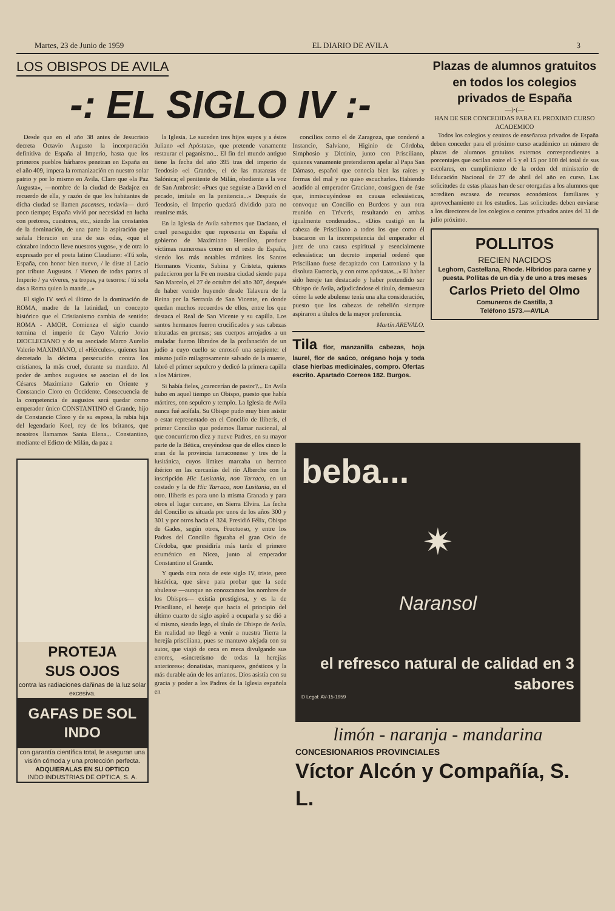Martes, 23 de Junio de 1959 EL DIARIO DE AVILA 3
LOS OBISPOS DE AVILA
-: EL SIGLO IV :-
Desde que en el año 38 antes de Jesucristo decreta Octavio Augusto la incorporación definitiva de España al Imperio, hasta que los primeros pueblos bárbaros penetran en España en el año 409, impera la romanización en nuestro solar patrio y por lo mismo en Avila. Claro que «la Paz Augusta», —nombre de la ciudad de Badajoz en recuerdo de ella, y razón de que los habitantes de dicha ciudad se llamen pacenses, todavía— duró poco tiempo; España vivió por necesidad en lucha con pretores, cuestores, etc., siendo las constantes de la dominación, de una parte la aspiración que señala Horacio en una de sus odas, «que el cántabro indocto lleve nuestros yugos», y de otra lo expresado por el poeta latino Claudiano: «Tú sola, España, con honor bien nuevo, / le diste al Lacio por tributo Augustos. / Vienen de todas partes al Imperio / ya víveres, ya tropas, ya tesoros: / tú sola das a Roma quien la mande...»
El siglo IV será el último de la dominación de ROMA, madre de la latinidad, un concepto histórico que el Cristianismo cambia de sentido: ROMA - AMOR. Comienza el siglo cuando termina el imperio de Cayo Valerio Jovio DIOCLECIANO y de su asociado Marco Aurelio Valerio MAXIMIANO, el «Hércules», quienes han decretado la décima persecución contra los cristianos, la más cruel, durante su mandato. Al poder de ambos augustos se asocian el de los Césares Maximiano Galerio en Oriente y Constancio Cloro en Occidente. Consecuencia de la competencia de augustos será quedar como emperador único CONSTANTINO el Grande, hijo de Constancio Cloro y de su esposa, la rubia hija del legendario Koel, rey de los britanos, que nosotros llamamos Santa Elena... Constantino, mediante el Edicto de Milán, da paz a
PROTEJA
SUS OJOS
contra las radiaciones dañinas de la luz solar excesiva.
GAFAS DE SOL
INDO
con garantía científica total, le aseguran una visión cómoda y una protección perfecta.
ADQUIERALAS EN SU OPTICO
INDO INDUSTRIAS DE OPTICA, S. A.
la Iglesia. Le suceden tres hijos suyos y a éstos Juliano «el Apóstata», que pretende vanamente restaurar el paganismo... El fin del mundo antiguo tiene la fecha del año 395 tras del imperio de Teodosio «el Grande», el de las matanzas de Salónica; el penitente de Milán, obediente a la voz de San Ambrosio: «Pues que seguiste a David en el pecado, imítale en la penitencia...» Después de Teodosio, el Imperio quedará dividido para no reunirse más.
En la Iglesia de Avila sabemos que Daciano, el cruel perseguidor que representa en España el gobierno de Maximiano Hercúleo, produce víctimas numerosas como en el resto de España, siendo los más notables mártires los Santos Hermanos Vicente, Sabina y Cristeta, quienes padecieron por la Fe en nuestra ciudad siendo papa San Marcelo, el 27 de octubre del año 307, después de haber venido huyendo desde Talavera de la Reina por la Serranía de San Vicente, en donde quedan muchos recuerdos de ellos, entre los que destaca el Real de San Vicente y su capilla. Los santos hermanos fueron crucificados y sus cabezas trituradas en prensas; sus cuerpos arrojados a un muladar fueron librados de la profanación de un judío a cuyo cuello se enroscó una serpiente: el mismo judío milagrosamente salvado de la muerte, labró el primer sepulcro y dedicó la primera capilla a los Mártires.
Si había fieles, ¿carecerían de pastor?... En Avila hubo en aquel tiempo un Obispo, puesto que había mártires, con sepulcro y templo. La Iglesia de Avila nunca fué acéfala. Su Obispo pudo muy bien asistir o estar representado en el Concilio de Iliberis, el primer Concilio que podemos llamar nacional, al que concurrieron diez y nueve Padres, en su mayor parte de la Bética, creyéndose que de ellos cinco lo eran de la provincia tarraconense y tres de la lusitánica, cuyos límites marcaba un berraco ibérico en las cercanías del río Alberche con la inscripción Hic Lusitania, non Tarraco, en un costado y la de Hic Tarraco, non Lusitania, en el otro. Iliberis es para uno la misma Granada y para otros el lugar cercano, en Sierra Elvira. La fecha del Concilio es situada por unos de los años 300 y 301 y por otros hacia el 324. Presidió Félix, Obispo de Gades, según otros, Fructuoso, y entre los Padres del Concilio figuraba el gran Osio de Córdoba, que presidiría más tarde el primero ecuménico en Nicea, junto al emperador Constantino el Grande.
Y queda otra nota de este siglo IV, triste, pero histórica, que sirve para probar que la sede abulense —aunque no conozcamos los nombres de los Obispos— existía prestigiosa, y es la de Prisciliano, el hereje que hacia el principio del último cuarto de siglo aspiró a ocuparla y se dió a sí mismo, siendo lego, el título de Obispo de Avila. En realidad no llegó a venir a nuestra Tierra la herejía priscilianа, pues se mantuvo alejada con su autor, que viajó de ceca en meca divulgando sus errores, «sincretismo de todas la herejías anteriores»: donatistas, maniqueos, gnósticos y la más durable aún de los arrianos. Dios asistía con su gracia y poder a los Padres de la Iglesia española en
concilios como el de Zaragoza, que condenó a Instancio, Salviano, Higinio de Córdoba, Simphosio y Dictinio, junto con Prisciliano, quienes vanamente pretendieron apelar al Papa San Dámaso, español que conocía bien las raíces y formas del mal y no quiso escucharles. Habiendo acudido al emperador Graciano, consiguen de éste que, inmiscuyéndose en causas eclesiásticas, convoque un Concilio en Burdeos y aun otra reunión en Tréveris, resultando en ambas igualmente condenados... «Dios castigó en la cabeza de Prisciliano a todos los que como él buscaron en la incompetencia del emperador el juez de una causa espiritual y esencialmente eclesiástica: un decreto imperial ordenó que Prisciliano fuese decapitado con Latroniano y la disoluta Eucrocia, y con otros apóstatas...» El haber sido hereje tan destacado y haber pretendido ser Obispo de Avila, adjudicándose el título, demuestra cómo la sede abulense tenía una alta consideración, puesto que los cabezas de rebelión siempre aspiraron a títulos de la mayor preferencia.
Martín AREVALO.
Tila flor, manzanilla cabezas, hoja laurel, flor de saúco, orégano hoja y toda clase hierbas medicinales, compro. Ofertas escrito. Apartado Correos 182. Burgos.
Plazas de alumnos gratuitos en todos los colegios privados de España
—)·(—
HAN DE SER CONCEDIDAS PARA EL PROXIMO CURSO ACADEMICO
Todos los colegios y centros de enseñanza privados de España deben conceder para el próximo curso académico un número de plazas de alumnos gratuitos externos correspondientes a porcentajes que oscilan entre el 5 y el 15 por 100 del total de sus escolares, en cumplimiento de la orden del ministerio de Educación Nacional de 27 de abril del año en curso. Las solicitudes de estas plazas han de ser otorgadas a los alumnos que acrediten escasez de recursos económicos familiares y aprovechamiento en los estudios. Las solicitudes deben enviarse a los directores de los colegios o centros privados antes del 31 de julio próximo.
POLLITOS
RECIEN NACIDOS
Leghorn, Castellana, Rhode. Híbridos para carne y puesta. Pollitas de un día y de uno a tres meses
Carlos Prieto del Olmo
Comuneros de Castilla, 3
Teléfono 1573.—AVILA
beba...
✷
Naransol
el refresco natural de calidad en 3 sabores
D Legal: AV-15-1959
limón - naranja - mandarina
CONCESIONARIOS PROVINCIALES
Víctor Alcón y Compañía, S. L.